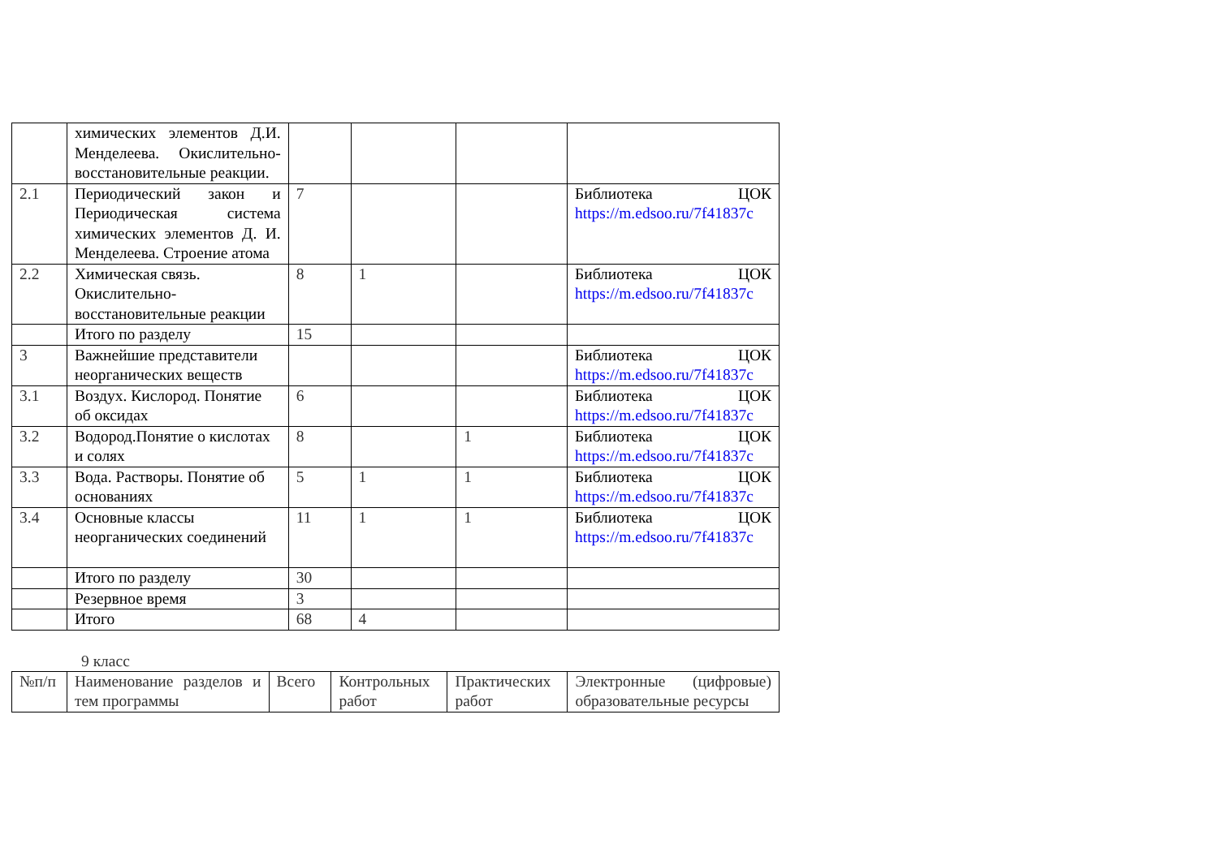| | химических элементов Д.И. Менделеева. Окислительно-восстановительные реакции. | | | | |
| 2.1 | Периодический закон и Периодическая система химических элементов Д. И. Менделеева. Строение атома | 7 | | | Библиотека ЦОК https://m.edsoo.ru/7f41837c |
| 2.2 | Химическая связь. Окислительно-восстановительные реакции | 8 | 1 | | Библиотека ЦОК https://m.edsoo.ru/7f41837c |
| | Итого по разделу | 15 | | | |
| 3 | Важнейшие представители неорганических веществ | | | | Библиотека ЦОК https://m.edsoo.ru/7f41837c |
| 3.1 | Воздух. Кислород. Понятие об оксидах | 6 | | | Библиотека ЦОК https://m.edsoo.ru/7f41837c |
| 3.2 | Водород.Понятие о кислотах и солях | 8 | | 1 | Библиотека ЦОК https://m.edsoo.ru/7f41837c |
| 3.3 | Вода. Растворы. Понятие об основаниях | 5 | 1 | 1 | Библиотека ЦОК https://m.edsoo.ru/7f41837c |
| 3.4 | Основные классы неорганических соединений | 11 | 1 | 1 | Библиотека ЦОК https://m.edsoo.ru/7f41837c |
| | Итого по разделу | 30 | | | |
| | Резервное время | 3 | | | |
| | Итого | 68 | 4 | | |
9 класс
| №п/п | Наименование разделов и тем программы | Всего | Контрольных работ | Практических работ | Электронные (цифровые) образовательные ресурсы |
| --- | --- | --- | --- | --- | --- |